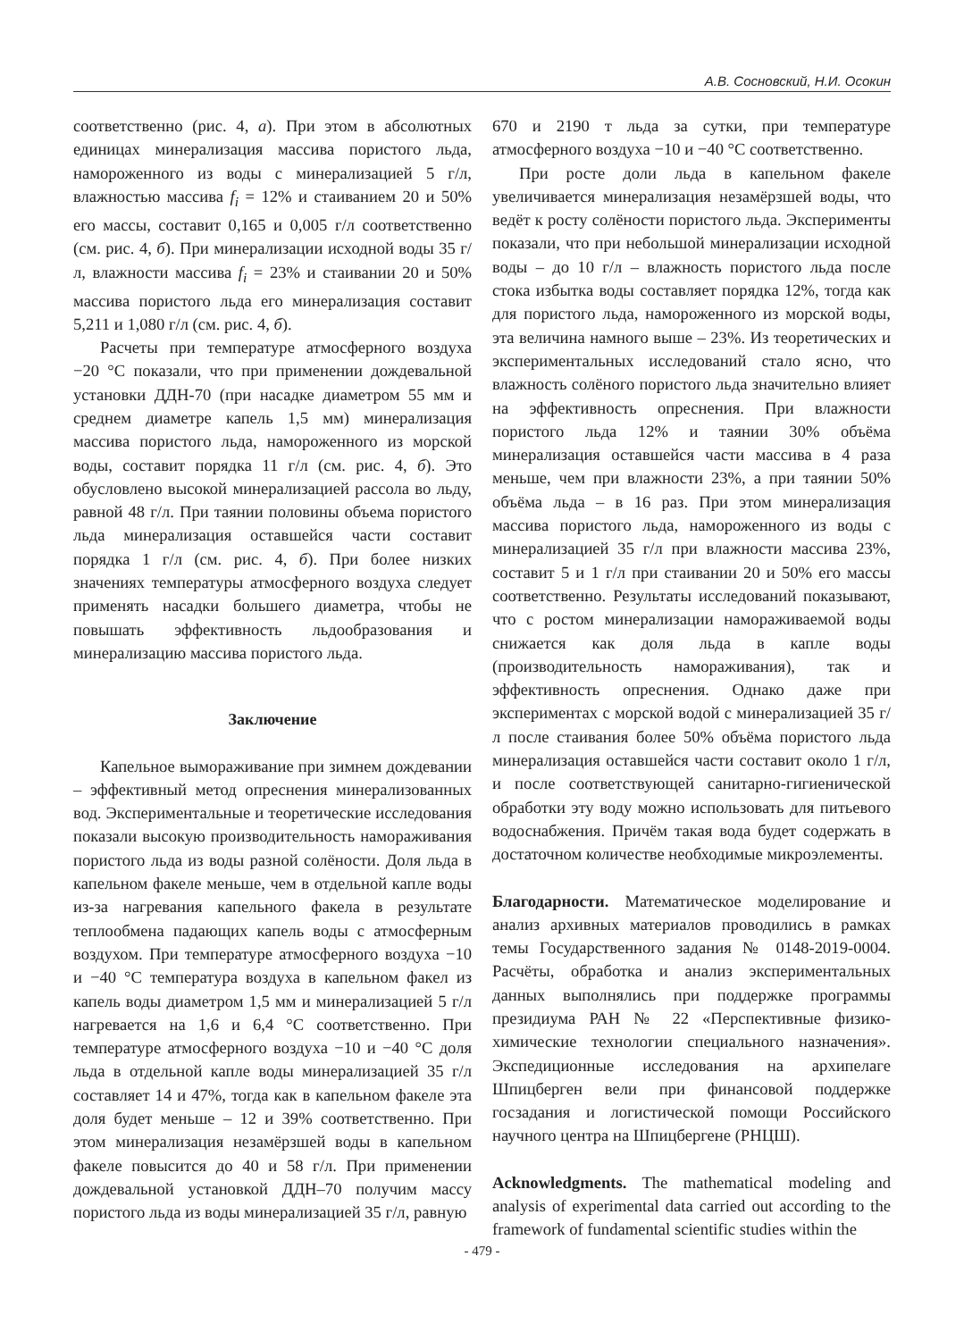А.В. Сосновский, Н.И. Осокин
соответственно (рис. 4, а). При этом в абсолютных единицах минерализация массива пористого льда, намороженного из воды с минерализацией 5 г/л, влажностью массива f<sub>i</sub> = 12% и стаиванием 20 и 50% его массы, составит 0,165 и 0,005 г/л соответственно (см. рис. 4, б). При минерализации исходной воды 35 г/л, влажности массива f<sub>i</sub> = 23% и стаивании 20 и 50% массива пористого льда его минерализация составит 5,211 и 1,080 г/л (см. рис. 4, б).
Расчеты при температуре атмосферного воздуха −20 °С показали, что при применении дождевальной установки ДДН-70 (при насадке диаметром 55 мм и среднем диаметре капель 1,5 мм) минерализация массива пористого льда, намороженного из морской воды, составит порядка 11 г/л (см. рис. 4, б). Это обусловлено высокой минерализацией рассола во льду, равной 48 г/л. При таянии половины объема пористого льда минерализация оставшейся части составит порядка 1 г/л (см. рис. 4, б). При более низких значениях температуры атмосферного воздуха следует применять насадки большего диаметра, чтобы не повышать эффективность льдообразования и минерализацию массива пористого льда.
Заключение
Капельное вымораживание при зимнем дождевании – эффективный метод опреснения минерализованных вод. Экспериментальные и теоретические исследования показали высокую производительность намораживания пористого льда из воды разной солёности. Доля льда в капельном факеле меньше, чем в отдельной капле воды из-за нагревания капельного факела в результате теплообмена падающих капель воды с атмосферным воздухом. При температуре атмосферного воздуха −10 и −40 °С температура воздуха в капельном факел из капель воды диаметром 1,5 мм и минерализацией 5 г/л нагревается на 1,6 и 6,4 °С соответственно. При температуре атмосферного воздуха −10 и −40 °С доля льда в отдельной капле воды минерализацией 35 г/л составляет 14 и 47%, тогда как в капельном факеле эта доля будет меньше – 12 и 39% соответственно. При этом минерализация незамёрзшей воды в капельном факеле повысится до 40 и 58 г/л. При применении дождевальной установкой ДДН–70 получим массу пористого льда из воды минерализацией 35 г/л, равную
670 и 2190 т льда за сутки, при температуре атмосферного воздуха −10 и −40 °С соответственно.
При росте доли льда в капельном факеле увеличивается минерализация незамёрзшей воды, что ведёт к росту солёности пористого льда. Эксперименты показали, что при небольшой минерализации исходной воды – до 10 г/л – влажность пористого льда после стока избытка воды составляет порядка 12%, тогда как для пористого льда, намороженного из морской воды, эта величина намного выше – 23%. Из теоретических и экспериментальных исследований стало ясно, что влажность солёного пористого льда значительно влияет на эффективность опреснения. При влажности пористого льда 12% и таянии 30% объёма минерализация оставшейся части массива в 4 раза меньше, чем при влажности 23%, а при таянии 50% объёма льда – в 16 раз. При этом минерализация массива пористого льда, намороженного из воды с минерализацией 35 г/л при влажности массива 23%, составит 5 и 1 г/л при стаивании 20 и 50% его массы соответственно. Результаты исследований показывают, что с ростом минерализации намораживаемой воды снижается как доля льда в капле воды (производительность намораживания), так и эффективность опреснения. Однако даже при экспериментах с морской водой с минерализацией 35 г/л после стаивания более 50% объёма пористого льда минерализация оставшейся части составит около 1 г/л, и после соответствующей санитарно-гигиенической обработки эту воду можно использовать для питьевого водоснабжения. Причём такая вода будет содержать в достаточном количестве необходимые микроэлементы.
Благодарности. Математическое моделирование и анализ архивных материалов проводились в рамках темы Государственного задания № 0148-2019-0004. Расчёты, обработка и анализ экспериментальных данных выполнялись при поддержке программы президиума РАН № 22 «Перспективные физико-химические технологии специального назначения». Экспедиционные исследования на архипелаге Шпицберген вели при финансовой поддержке госзадания и логистической помощи Российского научного центра на Шпицбергене (РНЦШ).
Acknowledgments. The mathematical modeling and analysis of experimental data carried out according to the framework of fundamental scientific studies within the
- 479 -